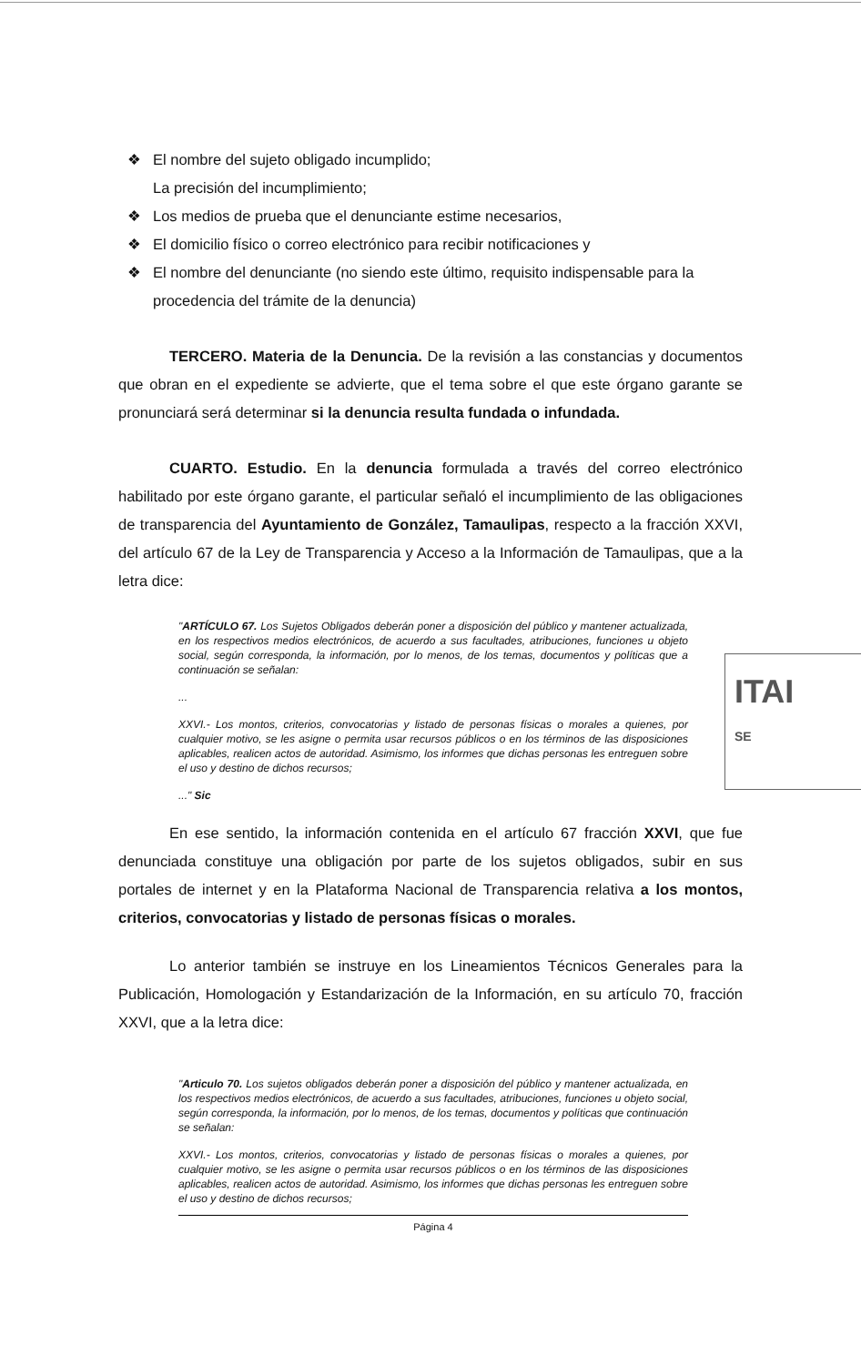❖ El nombre del sujeto obligado incumplido;
La precisión del incumplimiento;
❖ Los medios de prueba que el denunciante estime necesarios,
❖ El domicilio físico o correo electrónico para recibir notificaciones y
❖ El nombre del denunciante (no siendo este último, requisito indispensable para la procedencia del trámite de la denuncia)
TERCERO. Materia de la Denuncia. De la revisión a las constancias y documentos que obran en el expediente se advierte, que el tema sobre el que este órgano garante se pronunciará será determinar si la denuncia resulta fundada o infundada.
CUARTO. Estudio. En la denuncia formulada a través del correo electrónico habilitado por este órgano garante, el particular señaló el incumplimiento de las obligaciones de transparencia del Ayuntamiento de González, Tamaulipas, respecto a la fracción XXVI, del artículo 67 de la Ley de Transparencia y Acceso a la Información de Tamaulipas, que a la letra dice:
"ARTÍCULO 67. Los Sujetos Obligados deberán poner a disposición del público y mantener actualizada, en los respectivos medios electrónicos, de acuerdo a sus facultades, atribuciones, funciones u objeto social, según corresponda, la información, por lo menos, de los temas, documentos y políticas que a continuación se señalan:
...
XXVI.- Los montos, criterios, convocatorias y listado de personas físicas o morales a quienes, por cualquier motivo, se les asigne o permita usar recursos públicos o en los términos de las disposiciones aplicables, realicen actos de autoridad. Asimismo, los informes que dichas personas les entreguen sobre el uso y destino de dichos recursos;
..." Sic
ITAI
SE
En ese sentido, la información contenida en el artículo 67 fracción XXVI, que fue denunciada constituye una obligación por parte de los sujetos obligados, subir en sus portales de internet y en la Plataforma Nacional de Transparencia relativa a los montos, criterios, convocatorias y listado de personas físicas o morales.
Lo anterior también se instruye en los Lineamientos Técnicos Generales para la Publicación, Homologación y Estandarización de la Información, en su artículo 70, fracción XXVI, que a la letra dice:
"Articulo 70. Los sujetos obligados deberán poner a disposición del público y mantener actualizada, en los respectivos medios electrónicos, de acuerdo a sus facultades, atribuciones, funciones u objeto social, según corresponda, la información, por lo menos, de los temas, documentos y políticas que continuación se señalan:
XXVI.- Los montos, criterios, convocatorias y listado de personas físicas o morales a quienes, por cualquier motivo, se les asigne o permita usar recursos públicos o en los términos de las disposiciones aplicables, realicen actos de autoridad. Asimismo, los informes que dichas personas les entreguen sobre el uso y destino de dichos recursos;
Página 4